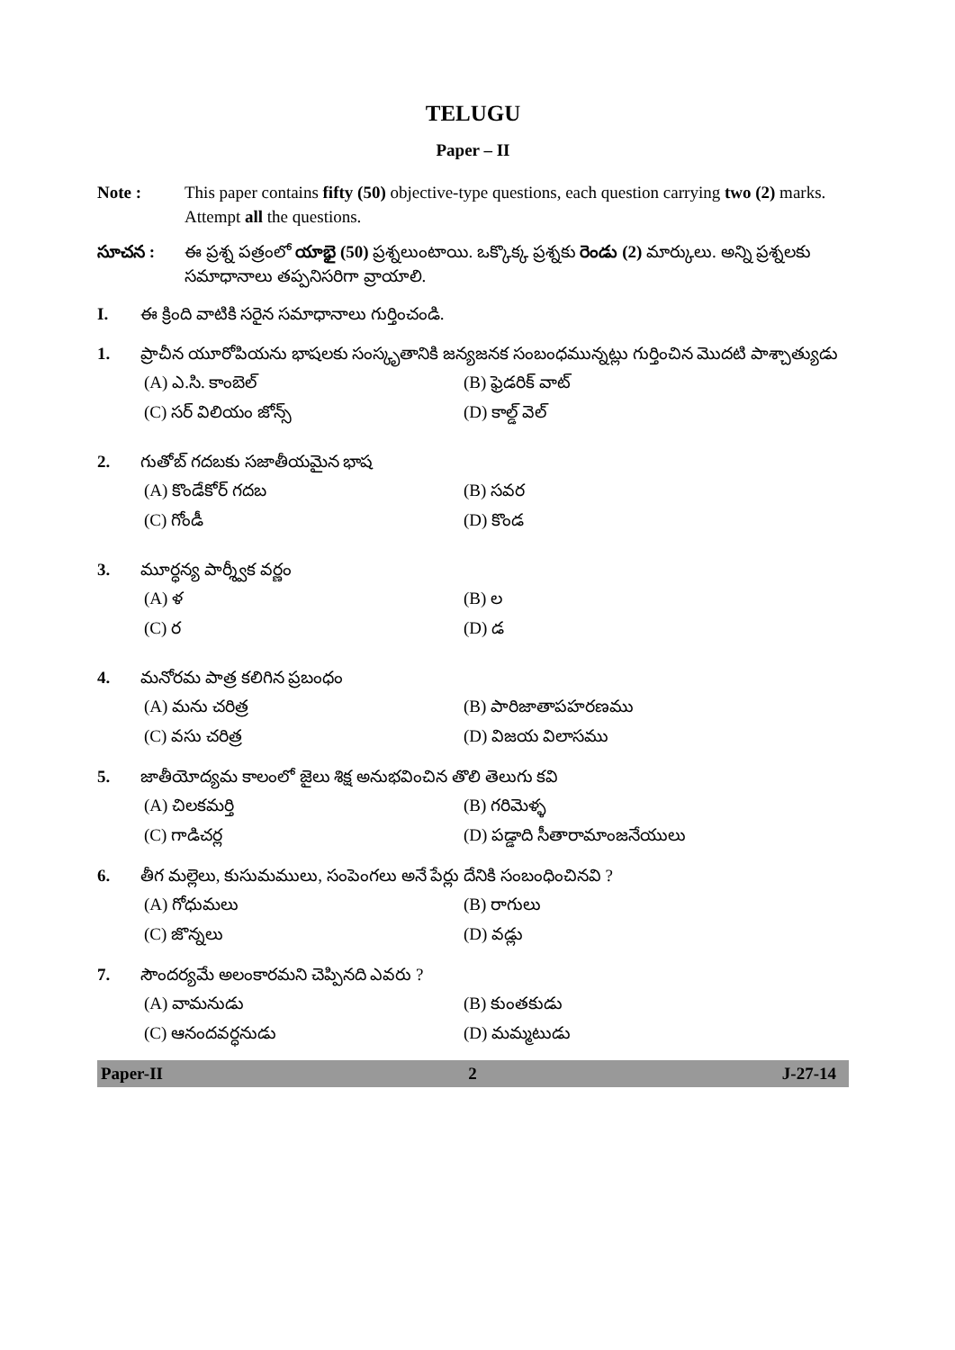TELUGU
Paper – II
Note : This paper contains fifty (50) objective-type questions, each question carrying two (2) marks. Attempt all the questions.
సూచన : ఈ ప్రశ్న పత్రంలో యాభై (50) ప్రశ్నలుంటాయి. ఒక్కొక్క ప్రశ్నకు రెండు (2) మార్కులు. అన్ని ప్రశ్నలకు సమాధానాలు తప్పనిసరిగా వ్రాయాలి.
I. ఈ క్రింది వాటికి సరైన సమాధానాలు గుర్తించండి.
1. ప్రాచీన యూరోపియను భాషలకు సంస్కృతానికి జన్యజనక సంబంధమున్నట్లు గుర్తించిన మొదటి పాశ్చాత్యుడు
(A) ఎ.సి. కాంబెల్
(B) ఫ్రెడరిక్ వాట్
(C) సర్ విలియం జోన్స్
(D) కాల్డ్ వెల్
2. గుతోబ్ గదబకు సజాతీయమైన భాష
(A) కొండేకోర్ గదబ
(B) సవర
(C) గోండీ
(D) కొండ
3. మూర్ధన్య పార్శ్వీక వర్ణం
(A) ళ
(B) ల
(C) ర
(D) డ
4. మనోరమ పాత్ర కలిగిన ప్రబంధం
(A) మను చరిత్ర
(B) పారిజాతాపహరణము
(C) వసు చరిత్ర
(D) విజయ విలాసము
5. జాతీయోద్యమ కాలంలో జైలు శిక్ష అనుభవించిన తొలి తెలుగు కవి
(A) చిలకమర్తి
(B) గరిమెళ్ళ
(C) గాడిచర్ల
(D) పడ్డాది సీతారామాంజనేయులు
6. తీగ మల్లెలు, కుసుమములు, సంపెంగలు అనే పేర్లు దేనికి సంబంధించినవి ?
(A) గోధుమలు
(B) రాగులు
(C) జొన్నలు
(D) వడ్లు
7. సౌందర్యమే అలంకారమని చెప్పినది ఎవరు ?
(A) వామనుడు
(B) కుంతకుడు
(C) ఆనందవర్ధనుడు
(D) మమ్మటుడు
Paper-II 2 J-27-14